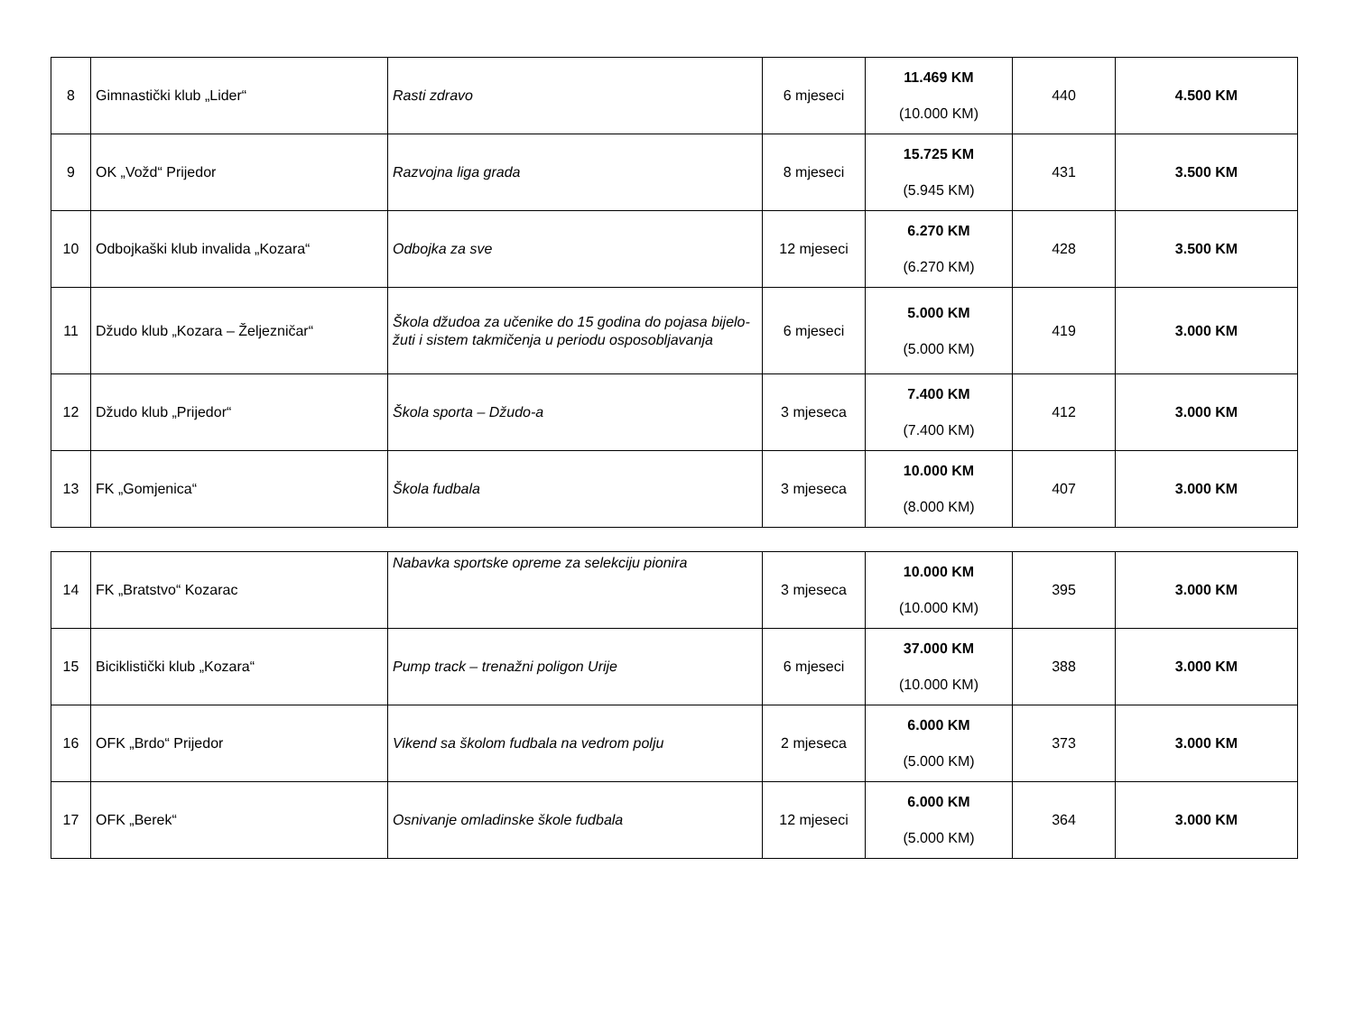| 8 | Gimnastički klub „Lider“ | Rasti zdravo | 6 mjeseci | 11.469 KM (10.000 KM) | 440 | 4.500 KM |
| 9 | OK „Vožd“ Prijedor | Razvojna liga grada | 8 mjeseci | 15.725 KM (5.945 KM) | 431 | 3.500 KM |
| 10 | Odbojkaški klub invalida „Kozara“ | Odbojka za sve | 12 mjeseci | 6.270 KM (6.270 KM) | 428 | 3.500 KM |
| 11 | Džudo klub „Kozara – Željezničar“ | Škola džudoa za učenike do 15 godina do pojasa bijelo-žuti i sistem takmičenja u periodu osposobljavanja | 6 mjeseci | 5.000 KM (5.000 KM) | 419 | 3.000 KM |
| 12 | Džudo klub „Prijedor“ | Škola sporta – Džudo-a | 3 mjeseca | 7.400 KM (7.400 KM) | 412 | 3.000 KM |
| 13 | FK „Gomjenica“ | Škola fudbala | 3 mjeseca | 10.000 KM (8.000 KM) | 407 | 3.000 KM |
| 14 | FK „Bratstvo“ Kozarac | Nabavka sportske opreme za selekciju pionira | 3 mjeseca | 10.000 KM (10.000 KM) | 395 | 3.000 KM |
| 15 | Biciklistički klub „Kozara“ | Pump track – trenažni poligon Urije | 6 mjeseci | 37.000 KM (10.000 KM) | 388 | 3.000 KM |
| 16 | OFK „Brdo“ Prijedor | Vikend sa školom fudbala na vedrom polju | 2 mjeseca | 6.000 KM (5.000 KM) | 373 | 3.000 KM |
| 17 | OFK „Berek“ | Osnivanje omladinske škole fudbala | 12 mjeseci | 6.000 KM (5.000 KM) | 364 | 3.000 KM |